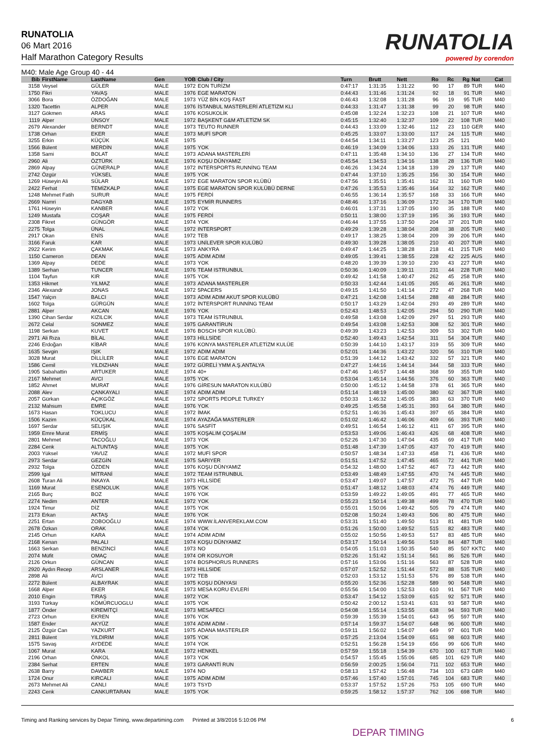RUNATOLIA
06 Mart 2016
Half Marathon Category Results
RUNATOLIA
powered by corendon
M40: Male Age Group 40 - 44
| Bib | FirstName | LastName | Gen | YOB | Club / City | Turn | Brutt | Nett | Ro | Rc | Rg | Nat | Cat |
| --- | --- | --- | --- | --- | --- | --- | --- | --- | --- | --- | --- | --- | --- |
| 3158 | Veysel | GÜLER | MALE | 1972 | EON TURİZM | 0:47:17 | 1:31:35 | 1:31:22 | 90 | 17 | 89 | TUR | M40 |
| 1750 | Fikri | YAVAŞ | MALE | 1976 | EGE MARATON | 0:44:43 | 1:31:46 | 1:31:24 | 92 | 18 | 91 | TUR | M40 |
| 3066 | Bora | ÖZDOĞAN | MALE | 1973 | YÜZ BİN KOŞ FAST | 0:46:43 | 1:32:08 | 1:31:28 | 96 | 19 | 95 | TUR | M40 |
| 1320 | Tacettin | ALPER | MALE | 1976 | İSTANBUL MASTERLERİ ATLETİZM KLI | 0:44:33 | 1:31:47 | 1:31:38 | 99 | 20 | 98 | TUR | M40 |
| 3127 | Gökmen | ARAS | MALE | 1976 | KOSUKOLİK | 0:45:08 | 1:32:24 | 1:32:23 | 108 | 21 | 107 | TUR | M40 |
| 1119 | Alper | ÜNSOY | MALE | 1972 | BAŞKENT G&M ATLETİZM SK | 0:45:15 | 1:32:40 | 1:32:37 | 109 | 22 | 108 | TUR | M40 |
| 2679 | Alexander | BERNDT | MALE | 1973 | TEUTO RUNNER | 0:44:43 | 1:33:09 | 1:32:46 | 112 | 23 | 110 | GER | M40 |
| 1738 | Orhan | EKER | MALE | 1973 | MUFİ SPOR | 0:45:25 | 1:33:07 | 1:33:00 | 117 | 24 | 115 | TUR | M40 |
| 3255 | Erkin | KÜÇÜK | MALE | 1975 | | 0:44:54 | 1:34:11 | 1:33:27 | 123 | 25 | 121 | | M40 |
| 1566 | Bülent | MERDİN | MALE | 1975 | YOK | 0:46:19 | 1:34:09 | 1:34:06 | 133 | 26 | 131 | TUR | M40 |
| 1358 | Sami | BOLAT | MALE | 1973 | ADANA MASTERLERİ | 0:47:11 | 1:35:48 | 1:34:10 | 136 | 27 | 134 | TUR | M40 |
| 2960 | Ali | ÖZTÜRK | MALE | 1976 | KOŞU DÜNYAMIZ | 0:45:54 | 1:34:53 | 1:34:16 | 138 | 28 | 136 | TUR | M40 |
| 2869 | Alpay | GÜNERALP | MALE | 1972 | INTERSPORTS RUNNİNG TEAM | 0:46:26 | 1:34:24 | 1:34:18 | 139 | 29 | 137 | TUR | M40 |
| 2742 | Özgür | YÜKSEL | MALE | 1975 | YOK | 0:47:44 | 1:37:10 | 1:35:25 | 156 | 30 | 154 | TUR | M40 |
| 1269 | Hüseyin Ali | SÜLAR | MALE | 1972 | EGE MARATON SPOR KLÜBÜ | 0:47:56 | 1:35:51 | 1:35:41 | 162 | 31 | 160 | TUR | M40 |
| 2422 | Ferhat | TEMİZKALP | MALE | 1975 | EGE MARATON SPOR KULÜBÜ DERNE | 0:47:26 | 1:35:53 | 1:35:46 | 164 | 32 | 162 | TUR | M40 |
| 1248 | Mehmet Fatih | SURUR | MALE | 1975 | FERDİ | 0:46:55 | 1:36:14 | 1:35:57 | 168 | 33 | 166 | TUR | M40 |
| 2669 | Namri | DAGYAB | MALE | 1975 | EYMİR RUNNERS | 0:48:46 | 1:37:16 | 1:36:09 | 172 | 34 | 170 | TUR | M40 |
| 1761 | Hüseyin | KANBER | MALE | 1972 | YOK | 0:46:01 | 1:37:31 | 1:37:05 | 190 | 35 | 188 | TUR | M40 |
| 1249 | Mustafa | COŞAR | MALE | 1975 | FERDİ | 0:50:11 | 1:38:00 | 1:37:19 | 195 | 36 | 193 | TUR | M40 |
| 2308 | Fikret | GÜNGÖR | MALE | 1974 | YOK | 0:46:44 | 1:37:55 | 1:37:50 | 204 | 37 | 201 | TUR | M40 |
| 2275 | Tolga | ÜNAL | MALE | 1972 | INTERSPORT | 0:49:29 | 1:39:28 | 1:38:04 | 208 | 38 | 205 | TUR | M40 |
| 2917 | Okan | ENİS | MALE | 1972 | TEB | 0:49:17 | 1:38:25 | 1:38:04 | 209 | 39 | 206 | TUR | M40 |
| 3166 | Faruk | KAR | MALE | 1973 | UNİLEVER SPOR KULÜBÜ | 0:49:30 | 1:39:28 | 1:38:05 | 210 | 40 | 207 | TUR | M40 |
| 2922 | Kerim | ÇAKMAK | MALE | 1973 | ANKYRA | 0:49:47 | 1:44:25 | 1:38:28 | 218 | 41 | 215 | TUR | M40 |
| 1150 | Cameron | DEAN | MALE | 1975 | ADIM ADIM | 0:49:05 | 1:39:41 | 1:38:55 | 228 | 42 | 225 | AUS | M40 |
| 1369 | Alpay | DEDE | MALE | 1973 | YOK | 0:48:20 | 1:39:39 | 1:39:10 | 230 | 43 | 227 | TUR | M40 |
| 1389 | Serhan | TUNCER | MALE | 1976 | TEAM ISTRUNBUL | 0:50:36 | 1:40:09 | 1:39:11 | 231 | 44 | 228 | TUR | M40 |
| 1104 | Tayfun | KIR | MALE | 1975 | YOK | 0:49:42 | 1:41:58 | 1:40:47 | 262 | 45 | 258 | TUR | M40 |
| 1353 | Hikmet | YILMAZ | MALE | 1973 | ADANA MASTERLER | 0:50:33 | 1:42:44 | 1:41:05 | 265 | 46 | 261 | TUR | M40 |
| 2346 | Alexandr | JONAS | MALE | 1972 | 5PACERS | 0:49:15 | 1:41:50 | 1:41:14 | 272 | 47 | 268 | TUR | M40 |
| 1547 | Yalçın | BALCI | MALE | 1973 | ADIM ADIM AKUT SPOR KULÜBÜ | 0:47:21 | 1:42:08 | 1:41:54 | 288 | 48 | 284 | TUR | M40 |
| 1602 | Tolga | GÜRGÜN | MALE | 1972 | İNTERSPORT RUNNİNG TEAM | 0:50:17 | 1:43:29 | 1:42:04 | 293 | 49 | 289 | TUR | M40 |
| 2881 | Alper | AKCAN | MALE | 1976 | YOK | 0:52:43 | 1:48:53 | 1:42:05 | 294 | 50 | 290 | TUR | M40 |
| 1390 | Cihan Serdar | KIZILCIK | MALE | 1973 | TEAM İSTRUNBUL | 0:49:58 | 1:43:08 | 1:42:09 | 297 | 51 | 293 | TUR | M40 |
| 2672 | Celal | SONMEZ | MALE | 1975 | GARANTİRUN | 0:49:54 | 1:43:08 | 1:42:53 | 308 | 52 | 301 | TUR | M40 |
| 1198 | Serkan | KUVET | MALE | 1976 | BOSCH SPOR KULÜBÜ. | 0:49:39 | 1:43:23 | 1:42:53 | 309 | 53 | 302 | TUR | M40 |
| 2971 | Ali Rıza | BİLAL | MALE | 1973 | HİLLSİDE | 0:52:40 | 1:49:43 | 1:42:54 | 311 | 54 | 304 | TUR | M40 |
| 2246 | Erdoğan | KİBAR | MALE | 1976 | KONYA MASTERLER ATLETİZM KULÜE | 0:50:39 | 1:44:10 | 1:43:17 | 319 | 55 | 309 | TUR | M40 |
| 1635 | Sevgin | IŞIK | MALE | 1972 | ADIM ADIM | 0:52:01 | 1:44:36 | 1:43:22 | 320 | 56 | 310 | TUR | M40 |
| 3028 | Murat | DİLLİLER | MALE | 1976 | EGE MARATON | 0:51:39 | 1:44:12 | 1:43:42 | 332 | 57 | 321 | TUR | M40 |
| 1586 | Cemil | YILDIZHAN | MALE | 1972 | GÜRELİ YMM A.Ş.ANTALYA | 0:47:27 | 1:44:16 | 1:44:14 | 344 | 58 | 333 | TUR | M40 |
| 1905 | Sabahattin | ARTUKER | MALE | 1974 | 40+ | 0:47:46 | 1:46:57 | 1:44:48 | 368 | 59 | 355 | TUR | M40 |
| 2167 | Mehmet | AVCI | MALE | 1975 | YOK | 0:53:04 | 1:45:14 | 1:44:56 | 376 | 60 | 363 | TUR | M40 |
| 1852 | Ahmet | MURAT | MALE | 1976 | GİRESUN MARATON KULÜBÜ | 0:50:00 | 1:45:12 | 1:44:58 | 378 | 61 | 365 | TUR | M40 |
| 2088 | Alev | ÇANKAYALI | MALE | 1974 | ADIM ADIM | 0:51:14 | 1:48:19 | 1:45:00 | 380 | 62 | 367 | TUR | M40 |
| 2057 | Gürkan | AÇIKGÖZ | MALE | 1972 | SPORTS PEOPLE TURKEY | 0:50:33 | 1:46:32 | 1:45:05 | 383 | 63 | 370 | TUR | M40 |
| 2132 | Mahsum | EMRE | MALE | 1976 | YOK | 0:49:25 | 1:45:58 | 1:45:31 | 393 | 64 | 380 | TUR | M40 |
| 1673 | Hasan | TOKLUCU | MALE | 1972 | İMAK | 0:52:51 | 1:46:36 | 1:45:43 | 397 | 65 | 384 | TUR | M40 |
| 1506 | Kazim | KÜÇÜKAL | MALE | 1974 | AYAZAĞA MASTERLER | 0:51:02 | 1:46:42 | 1:46:06 | 409 | 66 | 393 | TUR | M40 |
| 1697 | Serdar | SELIŞIK | MALE | 1976 | SASFİT | 0:49:51 | 1:46:54 | 1:46:12 | 411 | 67 | 395 | TUR | M40 |
| 1959 | Emre Murat | ERMİŞ | MALE | 1975 | KOŞALIM ÇOŞALIM | 0:53:53 | 1:49:06 | 1:46:43 | 426 | 68 | 408 | TUR | M40 |
| 2801 | Mehmet | TACOĞLU | MALE | 1973 | YOK | 0:52:26 | 1:47:30 | 1:47:04 | 435 | 69 | 417 | TUR | M40 |
| 2284 | Cenk | ALTUNTAŞ | MALE | 1975 | YOK | 0:51:48 | 1:47:39 | 1:47:05 | 437 | 70 | 419 | TUR | M40 |
| 2003 | Yüksel | YAVUZ | MALE | 1972 | MUFİ SPOR | 0:50:57 | 1:48:34 | 1:47:33 | 458 | 71 | 436 | TUR | M40 |
| 2973 | Serdar | GEZGİN | MALE | 1975 | SARIYER | 0:51:51 | 1:47:52 | 1:47:45 | 465 | 72 | 441 | TUR | M40 |
| 2932 | Tolga | ÖZDEN | MALE | 1976 | KOŞU DÜNYAMIZ | 0:54:32 | 1:48:00 | 1:47:52 | 467 | 73 | 442 | TUR | M40 |
| 2599 | Igal | MİTRANİ | MALE | 1972 | TEAM ISTRUNBUL | 0:53:49 | 1:48:49 | 1:47:55 | 470 | 74 | 445 | TUR | M40 |
| 2608 | Turan Ali | İNKAYA | MALE | 1973 | HİLLSİDE | 0:53:47 | 1:49:07 | 1:47:57 | 472 | 75 | 447 | TUR | M40 |
| 1169 | Murat | ESENOLUK | MALE | 1975 | YOK | 0:51:47 | 1:48:12 | 1:48:03 | 474 | 76 | 449 | TUR | M40 |
| 2165 | Burç | BOZ | MALE | 1976 | YOK | 0:53:59 | 1:49:22 | 1:49:05 | 491 | 77 | 465 | TUR | M40 |
| 2274 | Nedim | ANTER | MALE | 1972 | YOK | 0:55:23 | 1:50:14 | 1:49:38 | 499 | 78 | 470 | TUR | M40 |
| 1924 | Timur | DİZ | MALE | 1975 | YOK | 0:55:01 | 1:50:06 | 1:49:42 | 505 | 79 | 474 | TUR | M40 |
| 2173 | Erkan | AKTAŞ | MALE | 1976 | YOK | 0:52:08 | 1:50:24 | 1:49:43 | 506 | 80 | 475 | TUR | M40 |
| 2251 | Ertan | ZOBOOĞLU | MALE | 1974 | WWW.İLANVEREKLAM.COM | 0:53:31 | 1:51:40 | 1:49:50 | 513 | 81 | 481 | TUR | M40 |
| 2678 | Özkan | ORAK | MALE | 1974 | YOK | 0:51:26 | 1:50:00 | 1:49:52 | 515 | 82 | 483 | TUR | M40 |
| 2145 | Orhun | KARA | MALE | 1974 | ADIM ADIM | 0:55:02 | 1:50:56 | 1:49:53 | 517 | 83 | 485 | TUR | M40 |
| 2168 | Kenan | PALALI | MALE | 1974 | KOŞU DÜNYAMIZ | 0:53:17 | 1:50:14 | 1:49:56 | 519 | 84 | 487 | TUR | M40 |
| 1663 | Serkan | BENZİNCİ | MALE | 1973 | NO | 0:54:05 | 1:51:03 | 1:50:35 | 540 | 85 | 507 | KKTC | M40 |
| 2074 | Müfit | OMAÇ | MALE | 1974 | OR KOSUYOR | 0:52:26 | 1:51:42 | 1:51:14 | 561 | 86 | 526 | TUR | M40 |
| 2126 | Orkun | GÜNCAN | MALE | 1974 | BOSPHORUS RUNNERS | 0:57:16 | 1:53:06 | 1:51:16 | 563 | 87 | 528 | TUR | M40 |
| 2920 | Aydın Recep | ARSLANER | MALE | 1973 | HILLSIDE | 0:57:07 | 1:52:52 | 1:51:44 | 572 | 88 | 535 | TUR | M40 |
| 2898 | Ali | AVCI | MALE | 1972 | TEB | 0:52:03 | 1:53:12 | 1:51:53 | 576 | 89 | 538 | TUR | M40 |
| 2272 | Bülent | ALBAYRAK | MALE | 1975 | KOŞU DÜNYASI | 0:55:20 | 1:52:36 | 1:52:28 | 589 | 90 | 548 | TUR | M40 |
| 1668 | Alper | EKER | MALE | 1973 | MESA KORU EVLERİ | 0:55:56 | 1:54:00 | 1:52:53 | 610 | 91 | 567 | TUR | M40 |
| 2010 | Engin | TIRAŞ | MALE | 1972 | YOK | 0:53:47 | 1:54:12 | 1:53:09 | 615 | 92 | 571 | TUR | M40 |
| 3193 | Türkay | KÖMÜRCUOGLU | MALE | 1975 | YOK | 0:50:42 | 2:00:12 | 1:53:41 | 631 | 93 | 587 | TUR | M40 |
| 1877 | Önder | KİREMİTÇİ | MALE | 1973 | MESAFECI | 0:54:08 | 1:55:14 | 1:53:55 | 638 | 94 | 593 | TUR | M40 |
| 2723 | Orhun | EKREN | MALE | 1976 | YOK | 0:59:39 | 1:55:39 | 1:54:01 | 643 | 95 | 597 | TUR | M40 |
| 1587 | Ender | AKYÜZ | MALE | 1974 | ADIM ADIM - | 0:57:14 | 1:59:37 | 1:54:07 | 648 | 96 | 600 | TUR | M40 |
| 2125 | Özgür Can | YAZKURT | MALE | 1975 | ADANA MASTERLER | 0:59:11 | 1:56:02 | 1:54:07 | 649 | 97 | 601 | TUR | M40 |
| 2811 | Bülent | YILDIRIM | MALE | 1975 | YOK | 0:57:25 | 2:13:04 | 1:54:09 | 651 | 98 | 603 | TUR | M40 |
| 1575 | Savaş | AYDEDE | MALE | 1974 | YOK | 0:52:51 | 1:56:28 | 1:54:19 | 656 | 99 | 606 | TUR | M40 |
| 1067 | Murat | KARA | MALE | 1972 | HENKEL | 0:57:59 | 1:55:18 | 1:54:39 | 670 | 100 | 617 | TUR | M40 |
| 2196 | Orhan | ÖNKOL | MALE | 1973 | YOK | 0:54:57 | 1:55:45 | 1:55:06 | 685 | 101 | 629 | TUR | M40 |
| 2384 | Serhat | ERTEN | MALE | 1973 | GARANTİ RUN | 0:56:59 | 2:00:25 | 1:56:04 | 711 | 102 | 653 | TUR | M40 |
| 2638 | Barry | DAWBER | MALE | 1974 | NO | 0:58:13 | 1:57:42 | 1:56:48 | 734 | 103 | 673 | GBR | M40 |
| 1724 | Onur | KIRCALI | MALE | 1975 | ADIM ADIM | 0:57:46 | 1:57:40 | 1:57:01 | 745 | 104 | 683 | TUR | M40 |
| 2673 | Mehmet Ali | CANLI | MALE | 1973 | TSYD | 0:53:37 | 1:57:52 | 1:57:26 | 753 | 105 | 690 | TUR | M40 |
| 2243 | Cenk | CANKURTARAN | MALE | 1975 | YOK | 0:59:25 | 1:58:12 | 1:57:37 | 762 | 106 | 698 | TUR | M40 |
Timing and Ranking services by Depar Timing, www.departiming.com Printed at 3/8/2016 5:10:06 PM DEPAR TIMING 6